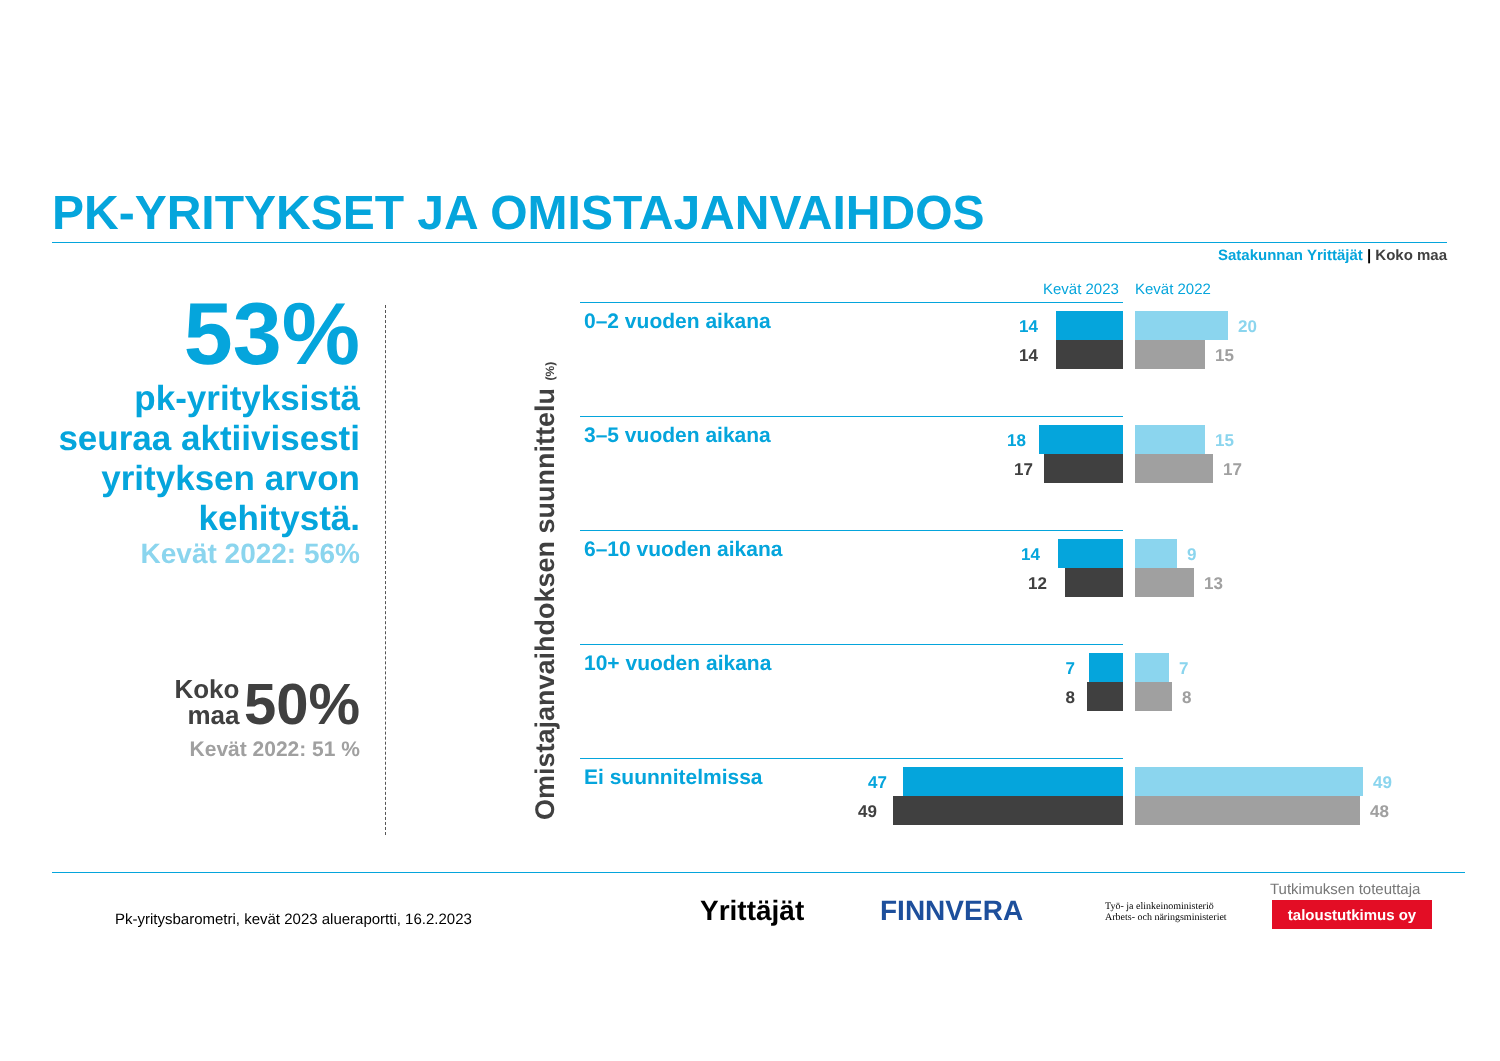PK-YRITYKSET JA OMISTAJANVAIHDOS
Satakunnan Yrittäjät | Koko maa
53%
pk-yrityksistä seuraa aktiivisesti yrityksen arvon kehitystä.
Kevät 2022: 56%
Koko
maa 50%
Kevät 2022: 51 %
Omistajanvaihdoksen suunnittelu (%)
Kevät 2023 Kevät 2022
0–2 vuoden aikana 14
14
20
15
3–5 vuoden aikana 18
17
15
17
6–10 vuoden aikana 14
12
9
13
10+ vuoden aikana 7
8
7
8
Ei suunnitelmissa 47
49
49
48
Pk-yritysbarometri, kevät 2023 alueraportti, 16.2.2023
Yrittäjät FINNVERA
Työ- ja elinkeinoministeriö
Arbets- och näringsministeriet
Tutkimuksen toteuttaja
taloustutkimus oy